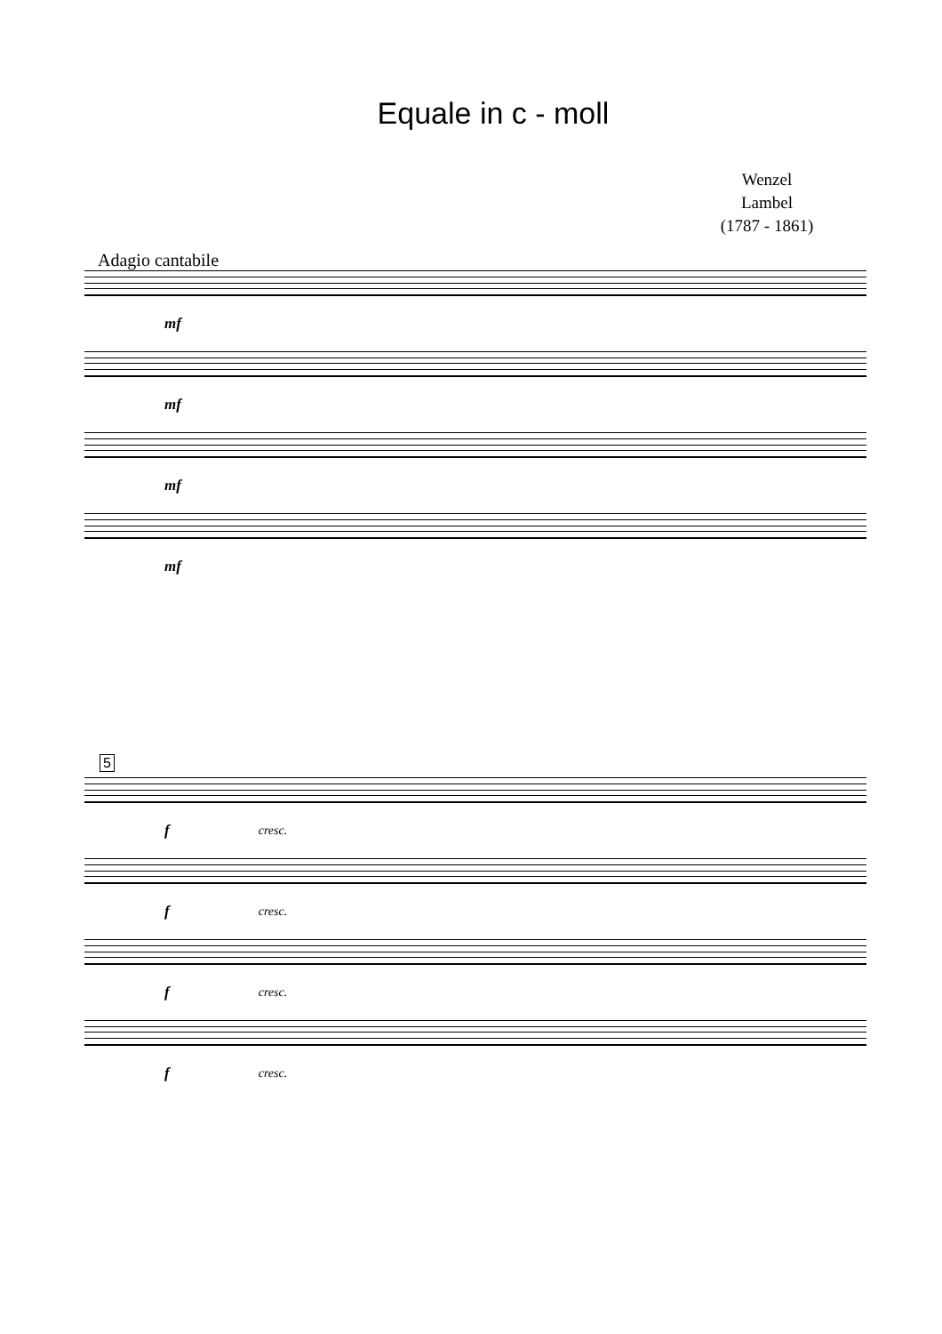Equale in c - moll
Wenzel Lambel
(1787 - 1861)
Adagio cantabile
mf
mf
mf
mf
5
f cresc.
f cresc.
f cresc.
f cresc.